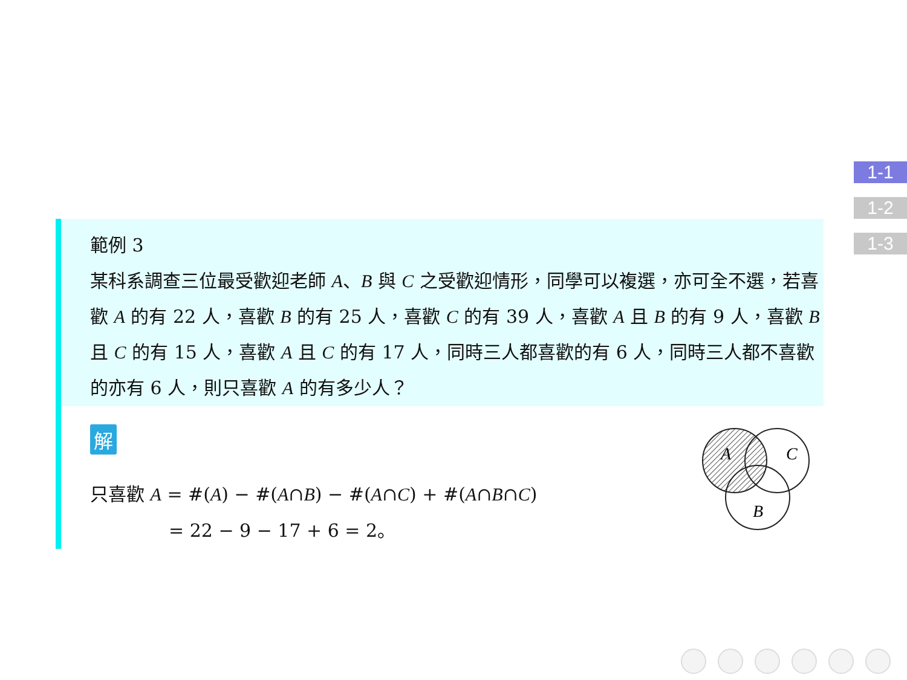1-1
1-2
1-3
範例 3
某科系調查三位最受歡迎老師 A、B 與 C 之受歡迎情形，同學可以複選，亦可全不選，若喜歡 A 的有 22 人，喜歡 B 的有 25 人，喜歡 C 的有 39 人，喜歡 A 且 B 的有 9 人，喜歡 B 且 C 的有 15 人，喜歡 A 且 C 的有 17 人，同時三人都喜歡的有 6 人，同時三人都不喜歡的亦有 6 人，則只喜歡 A 的有多少人？
解
只喜歡 A = #(A) − #(A∩B) − #(A∩C) + #(A∩B∩C)
= 22 − 9 − 17 + 6 = 2。
A
C
B